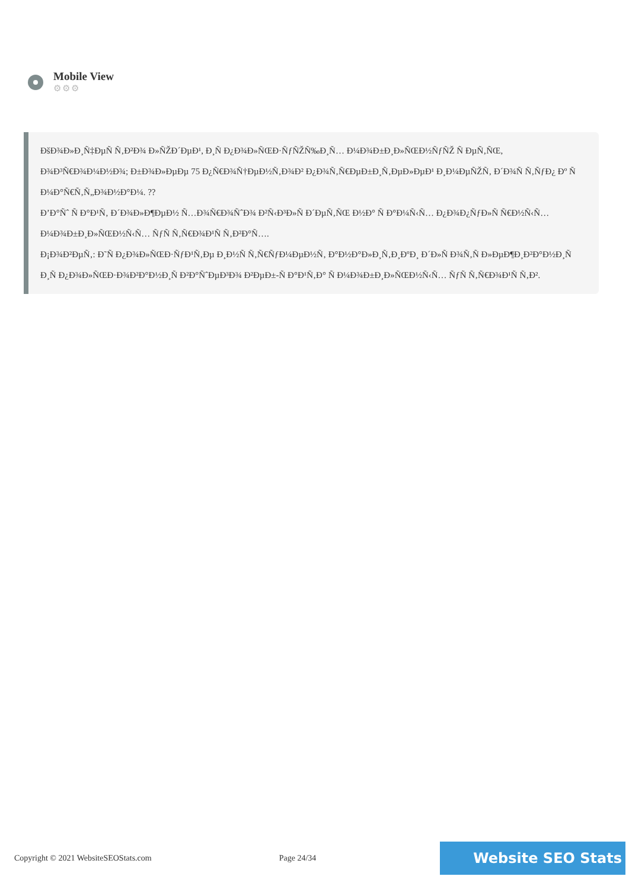Mobile View
⚙⚙⚙
ÐšÐ¾Ð»Ð¸Ñ‡ÐµÑ Ñ‚Ð²Ð¾ Ð»ÑŽÐ´ÐµÐ¹, Ð¸Ñ Ð¿Ð¾Ð»ÑŒÐ·ÑƒÑŽÑ‰Ð¸Ñ… Ð¼Ð¾Ð±Ð¸Ð»ÑŒÐ½ÑƒÑŽ Ñ ÐµÑ‚ÑŒ, Ð¾Ð³Ñ€Ð¾Ð¼Ð½Ð¾; Ð±Ð¾Ð»ÐµÐµ 75 Ð¿Ñ€Ð¾Ñ†ÐµÐ½Ñ‚Ð¾Ð² Ð¿Ð¾Ñ‚Ñ€ÐµÐ±Ð¸Ñ‚ÐµÐ»ÐµÐ¹ Ð¸Ð¼ÐµÑŽÑ‚ Ð´Ð¾Ñ Ñ‚ÑƒÐ¿ Ðº Ñ Ð¼Ð°Ñ€Ñ‚Ñ„Ð¾Ð½Ð°Ð¼. ??
Ð’Ð°Ñˆ Ñ Ð°Ð¹Ñ‚ Ð´Ð¾Ð»Ð¶ÐµÐ½ Ñ…Ð¾Ñ€Ð¾ÑˆÐ¾ Ð²Ñ‹Ð³Ð»Ñ Ð´ÐµÑ‚ÑŒ Ð½Ð° Ñ Ð°Ð¼Ñ‹Ñ… Ð¿Ð¾Ð¿ÑƒÐ»Ñ Ñ€Ð½Ñ‹Ñ… Ð¼Ð¾Ð±Ð¸Ð»ÑŒÐ½Ñ‹Ñ… ÑƒÑ Ñ‚Ñ€Ð¾Ð¹Ñ Ñ‚Ð²Ð°Ñ….
Ð¡Ð¾Ð²ÐµÑ‚: Ð˜Ñ Ð¿Ð¾Ð»ÑŒÐ·ÑƒÐ¹Ñ‚Ðµ Ð¸Ð½Ñ Ñ‚Ñ€ÑƒÐ¼ÐµÐ½Ñ‚ Ð°Ð½Ð°Ð»Ð¸Ñ‚Ð¸ÐºÐ¸ Ð´Ð»Ñ Ð¾Ñ‚Ñ Ð»ÐµÐ¶Ð¸Ð²Ð°Ð½Ð¸Ñ Ð¸Ñ Ð¿Ð¾Ð»ÑŒÐ·Ð¾Ð²Ð°Ð½Ð¸Ñ Ð²Ð°ÑˆÐµÐ³Ð¾ Ð²ÐµÐ±-Ñ Ð°Ð¹Ñ‚Ð° Ñ Ð¼Ð¾Ð±Ð¸Ð»ÑŒÐ½Ñ‹Ñ… ÑƒÑ Ñ‚Ñ€Ð¾Ð¹Ñ Ñ‚Ð².
Copyright © 2021 WebsiteSEOStats.com Page 24/34 Website SEO Stats